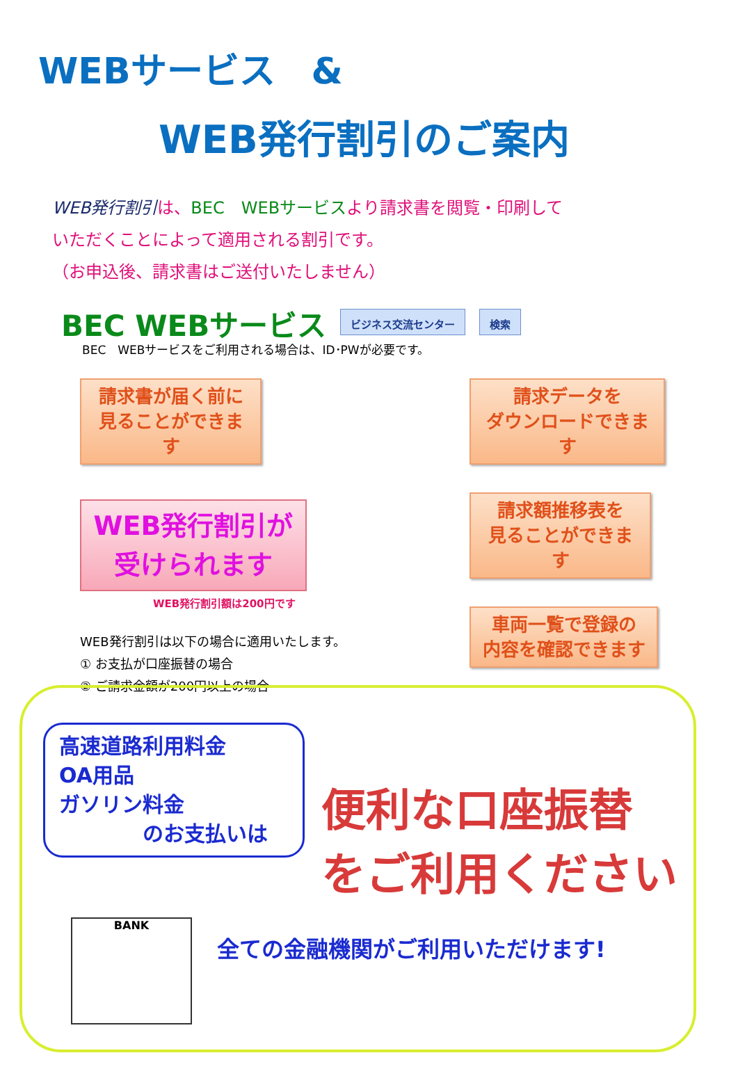WEBサービス　&
WEB発行割引のご案内
WEB発行割引は、BEC　WEBサービスより請求書を閲覧・印刷して
いただくことによって適用される割引です。
（お申込後、請求書はご送付いたしません）
BEC WEBサービス
ビジネス交流センター 検索
BEC　WEBサービスをご利用される場合は、ID･PWが必要です。
請求書が届く前に
見ることができます
WEB発行割引が
受けられます
WEB発行割引額は200円です
WEB発行割引は以下の場合に適用いたします。
① お支払が口座振替の場合
② ご請求金額が200円以上の場合
請求データを
ダウンロードできます
請求額推移表を
見ることができます
車両一覧で登録の
内容を確認できます
高速道路利用料金
OA用品
ガソリン料金
　　　　のお支払いは
便利な口座振替
をご利用ください
全ての金融機関がご利用いただけます!
BANK